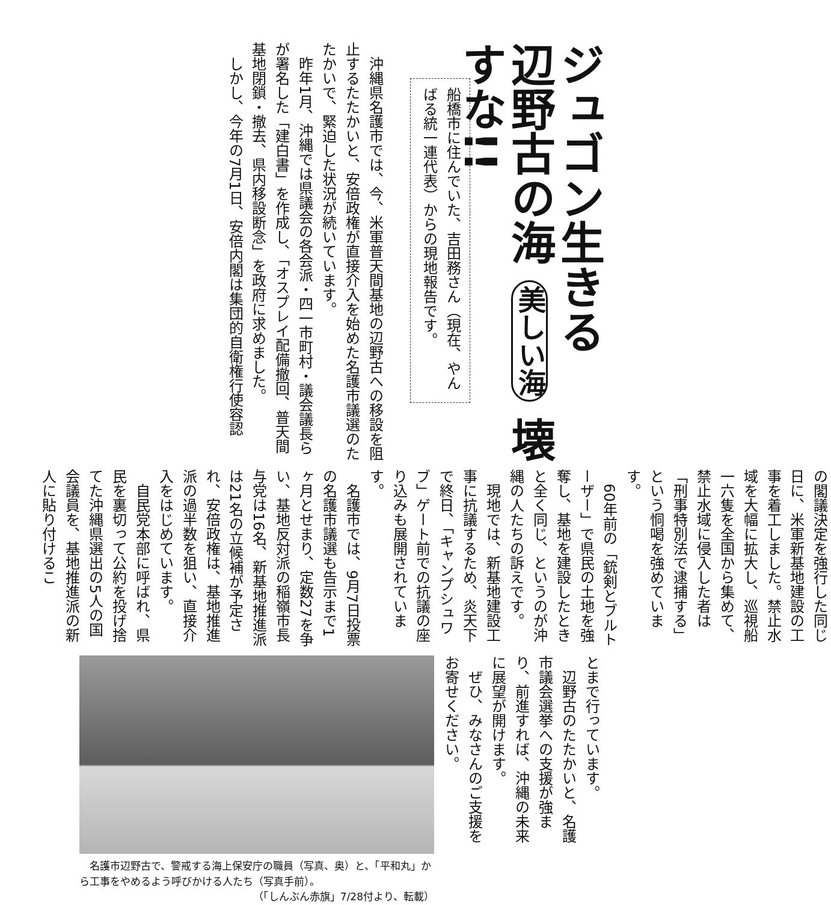ジュゴン生きる
辺野古の海 美しい海 壊すな!!
船橋市に住んでいた、吉田務さん（現在、やんばる統一連代表）からの現地報告です。
　沖縄県名護市では、今、米軍普天間基地の辺野古への移設を阻止するたたかいと、安倍政権が直接介入を始めた名護市議選のたたかいで、緊迫した状況が続いています。
　昨年1月、沖縄では県議会の各会派・四一市町村・議会議長らが署名した「建白書」を作成し、「オスプレイ配備撤回、普天間基地閉鎖・撤去、県内移設断念」を政府に求めました。
　しかし、今年の7月1日、安倍内閣は集団的自衛権行使容認
の閣議決定を強行した同じ日に、米軍新基地建設の工事を着工しました。禁止水域を大幅に拡大し、巡視船一六隻を全国から集めて、禁止水域に侵入した者は「刑事特別法で逮捕する」という恫喝を強めています。
　60年前の「銃剣とブルトーザー」で県民の土地を強奪し、基地を建設したときと全く同じ、というのが沖縄の人たちの訴えです。
　現地では、新基地建設工事に抗議するため、炎天下で終日、「キャンプシュワブ」ゲート前での抗議の座り込みも展開されています。
　名護市では、9月7日投票の名護市議選も告示まで1ヶ月とせまり、定数27を争い、基地反対派の稲嶺市長与党は16名、新基地推進派は21名の立候補が予定され、安倍政権は、基地推進派の過半数を狙い、直接介入をはじめています。
　自民党本部に呼ばれ、県民を裏切って公約を投げ捨てた沖縄県選出の5人の国会議員を、基地推進派の新人に貼り付けるこ
とまで行っています。
　辺野古のたたかいと、名護市議会選挙への支援が強まり、前進すれば、沖縄の未来に展望が開けます。
　ぜひ、みなさんのご支援をお寄せください。
　名護市辺野古で、警戒する海上保安庁の職員（写真、奥）と、「平和丸」から工事をやめるよう呼びかける人たち（写真手前）。
（「しんぶん赤旗」7/28付より、転載）